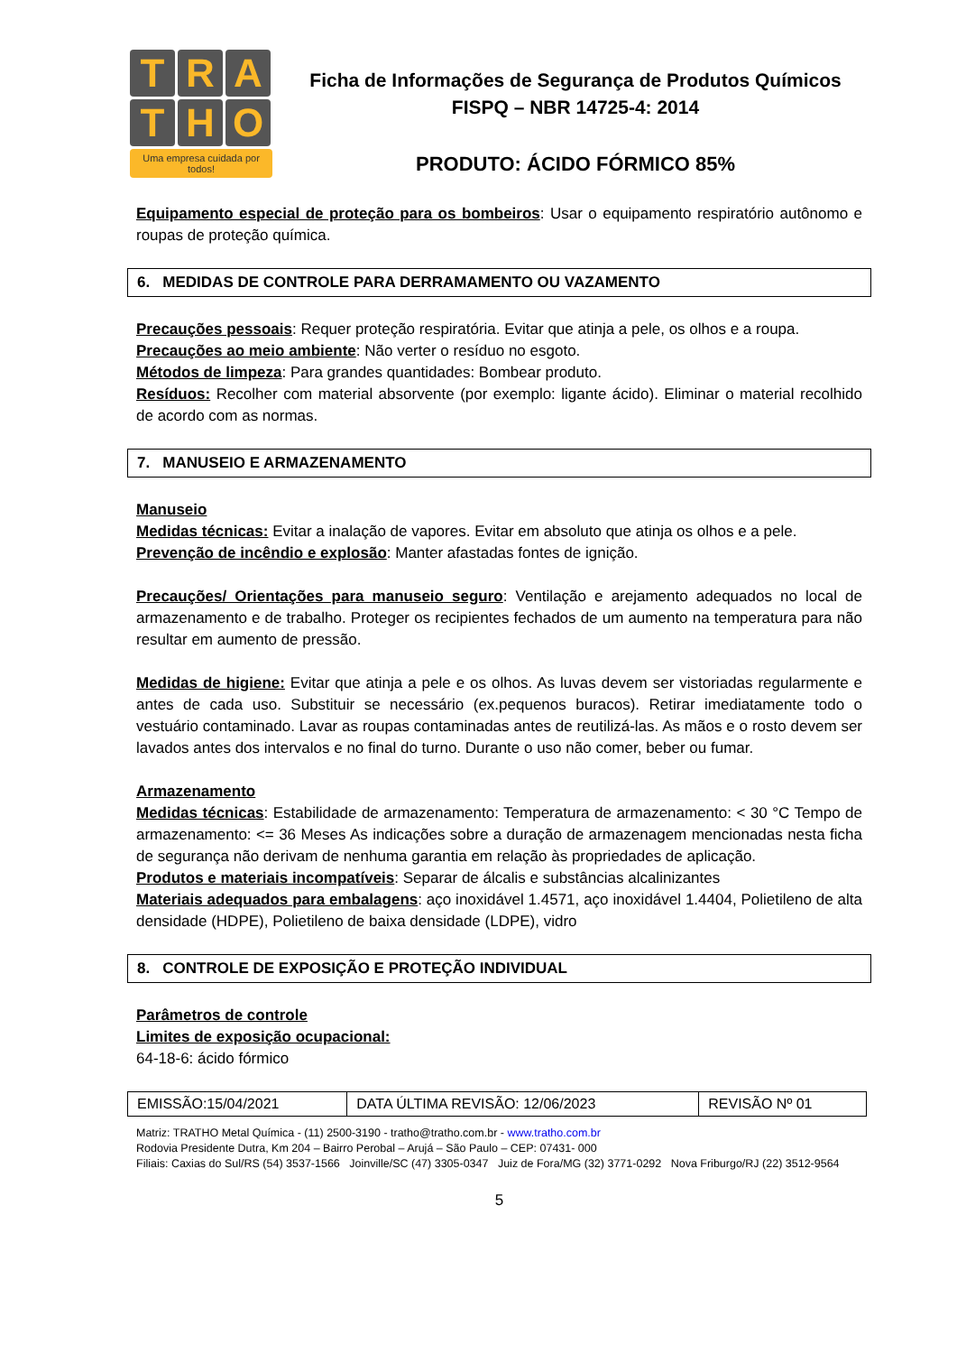T R A
T H O
Uma empresa cuidada por todos!
Ficha de Informações de Segurança de Produtos Químicos
FISPQ – NBR 14725-4: 2014
PRODUTO: ÁCIDO FÓRMICO 85%
Equipamento especial de proteção para os bombeiros: Usar o equipamento respiratório autônomo e roupas de proteção química.
6. MEDIDAS DE CONTROLE PARA DERRAMAMENTO OU VAZAMENTO
Precauções pessoais: Requer proteção respiratória. Evitar que atinja a pele, os olhos e a roupa.
Precauções ao meio ambiente: Não verter o resíduo no esgoto.
Métodos de limpeza: Para grandes quantidades: Bombear produto.
Resíduos: Recolher com material absorvente (por exemplo: ligante ácido). Eliminar o material recolhido de acordo com as normas.
7. MANUSEIO E ARMAZENAMENTO
Manuseio
Medidas técnicas: Evitar a inalação de vapores. Evitar em absoluto que atinja os olhos e a pele.
Prevenção de incêndio e explosão: Manter afastadas fontes de ignição.
Precauções/ Orientações para manuseio seguro: Ventilação e arejamento adequados no local de armazenamento e de trabalho. Proteger os recipientes fechados de um aumento na temperatura para não resultar em aumento de pressão.
Medidas de higiene: Evitar que atinja a pele e os olhos. As luvas devem ser vistoriadas regularmente e antes de cada uso. Substituir se necessário (ex.pequenos buracos). Retirar imediatamente todo o vestuário contaminado. Lavar as roupas contaminadas antes de reutilizá-las. As mãos e o rosto devem ser lavados antes dos intervalos e no final do turno. Durante o uso não comer, beber ou fumar.
Armazenamento
Medidas técnicas: Estabilidade de armazenamento: Temperatura de armazenamento: < 30 °C Tempo de armazenamento: <= 36 Meses As indicações sobre a duração de armazenagem mencionadas nesta ficha de segurança não derivam de nenhuma garantia em relação às propriedades de aplicação.
Produtos e materiais incompatíveis: Separar de álcalis e substâncias alcalinizantes
Materiais adequados para embalagens: aço inoxidável 1.4571, aço inoxidável 1.4404, Polietileno de alta densidade (HDPE), Polietileno de baixa densidade (LDPE), vidro
8. CONTROLE DE EXPOSIÇÃO E PROTEÇÃO INDIVIDUAL
Parâmetros de controle
Limites de exposição ocupacional:
64-18-6: ácido fórmico
| EMISSÃO:15/04/2021 | DATA ÚLTIMA REVISÃO: 12/06/2023 | REVISÃO Nº 01 |
Matriz: TRATHO Metal Química - (11) 2500-3190 - tratho@tratho.com.br - www.tratho.com.br
Rodovia Presidente Dutra, Km 204 – Bairro Perobal – Arujá – São Paulo – CEP: 07431- 000
Filiais: Caxias do Sul/RS (54) 3537-1566 Joinville/SC (47) 3305-0347 Juiz de Fora/MG (32) 3771-0292 Nova Friburgo/RJ (22) 3512-9564
5